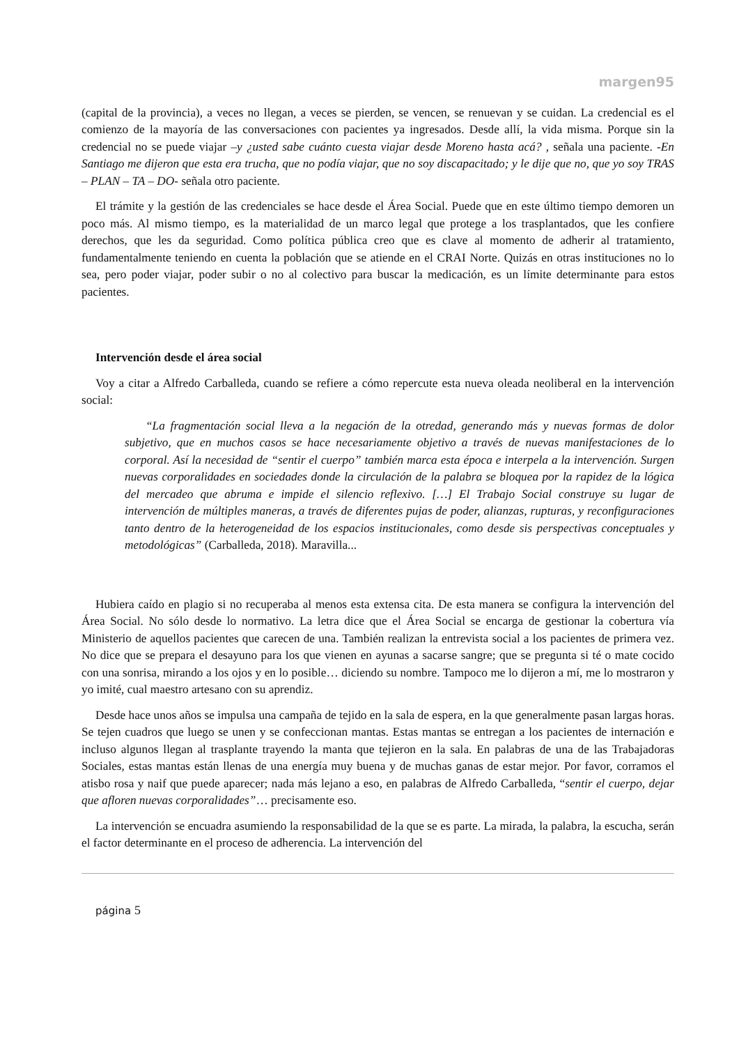margen95
(capital de la provincia), a veces no llegan, a veces se pierden, se vencen, se renuevan y se cuidan. La credencial es el comienzo de la mayoría de las conversaciones con pacientes ya ingresados. Desde allí, la vida misma. Porque sin la credencial no se puede viajar –y ¿usted sabe cuánto cuesta viajar desde Moreno hasta acá? , señala una paciente. -En Santiago me dijeron que esta era trucha, que no podía viajar, que no soy discapacitado; y le dije que no, que yo soy TRAS – PLAN – TA – DO- señala otro paciente.
El trámite y la gestión de las credenciales se hace desde el Área Social. Puede que en este último tiempo demoren un poco más. Al mismo tiempo, es la materialidad de un marco legal que protege a los trasplantados, que les confiere derechos, que les da seguridad. Como política pública creo que es clave al momento de adherir al tratamiento, fundamentalmente teniendo en cuenta la población que se atiende en el CRAI Norte. Quizás en otras instituciones no lo sea, pero poder viajar, poder subir o no al colectivo para buscar la medicación, es un límite determinante para estos pacientes.
Intervención desde el área social
Voy a citar a Alfredo Carballeda, cuando se refiere a cómo repercute esta nueva oleada neoliberal en la intervención social:
“La fragmentación social lleva a la negación de la otredad, generando más y nuevas formas de dolor subjetivo, que en muchos casos se hace necesariamente objetivo a través de nuevas manifestaciones de lo corporal. Así la necesidad de “sentir el cuerpo” también marca esta época e interpela a la intervención. Surgen nuevas corporalidades en sociedades donde la circulación de la palabra se bloquea por la rapidez de la lógica del mercadeo que abruma e impide el silencio reflexivo. […] El Trabajo Social construye su lugar de intervención de múltiples maneras, a través de diferentes pujas de poder, alianzas, rupturas, y reconfiguraciones tanto dentro de la heterogeneidad de los espacios institucionales, como desde sis perspectivas conceptuales y metodológicas” (Carballeda, 2018). Maravilla...
Hubiera caído en plagio si no recuperaba al menos esta extensa cita. De esta manera se configura la intervención del Área Social. No sólo desde lo normativo. La letra dice que el Área Social se encarga de gestionar la cobertura vía Ministerio de aquellos pacientes que carecen de una. También realizan la entrevista social a los pacientes de primera vez. No dice que se prepara el desayuno para los que vienen en ayunas a sacarse sangre; que se pregunta si té o mate cocido con una sonrisa, mirando a los ojos y en lo posible… diciendo su nombre. Tampoco me lo dijeron a mí, me lo mostraron y yo imité, cual maestro artesano con su aprendiz.
Desde hace unos años se impulsa una campaña de tejido en la sala de espera, en la que generalmente pasan largas horas. Se tejen cuadros que luego se unen y se confeccionan mantas. Estas mantas se entregan a los pacientes de internación e incluso algunos llegan al trasplante trayendo la manta que tejieron en la sala. En palabras de una de las Trabajadoras Sociales, estas mantas están llenas de una energía muy buena y de muchas ganas de estar mejor. Por favor, corramos el atisbo rosa y naif que puede aparecer; nada más lejano a eso, en palabras de Alfredo Carballeda, “sentir el cuerpo, dejar que afloren nuevas corporalidades”… precisamente eso.
La intervención se encuadra asumiendo la responsabilidad de la que se es parte. La mirada, la palabra, la escucha, serán el factor determinante en el proceso de adherencia. La intervención del
página 5